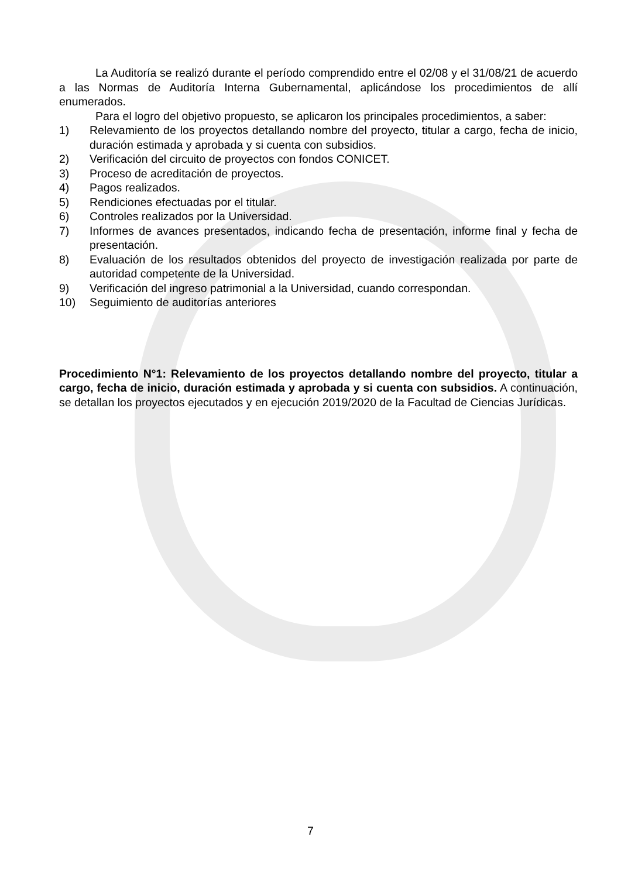La Auditoría se realizó durante el período comprendido entre el 02/08 y el 31/08/21 de acuerdo a las Normas de Auditoría Interna Gubernamental, aplicándose los procedimientos de allí enumerados.
Para el logro del objetivo propuesto, se aplicaron los principales procedimientos, a saber:
1) Relevamiento de los proyectos detallando nombre del proyecto, titular a cargo, fecha de inicio, duración estimada y aprobada y si cuenta con subsidios.
2) Verificación del circuito de proyectos con fondos CONICET.
3) Proceso de acreditación de proyectos.
4) Pagos realizados.
5) Rendiciones efectuadas por el titular.
6) Controles realizados por la Universidad.
7) Informes de avances presentados, indicando fecha de presentación, informe final y fecha de presentación.
8) Evaluación de los resultados obtenidos del proyecto de investigación realizada por parte de autoridad competente de la Universidad.
9) Verificación del ingreso patrimonial a la Universidad, cuando correspondan.
10) Seguimiento de auditorías anteriores
Procedimiento N°1: Relevamiento de los proyectos detallando nombre del proyecto, titular a cargo, fecha de inicio, duración estimada y aprobada y si cuenta con subsidios. A continuación, se detallan los proyectos ejecutados y en ejecución 2019/2020 de la Facultad de Ciencias Jurídicas.
7